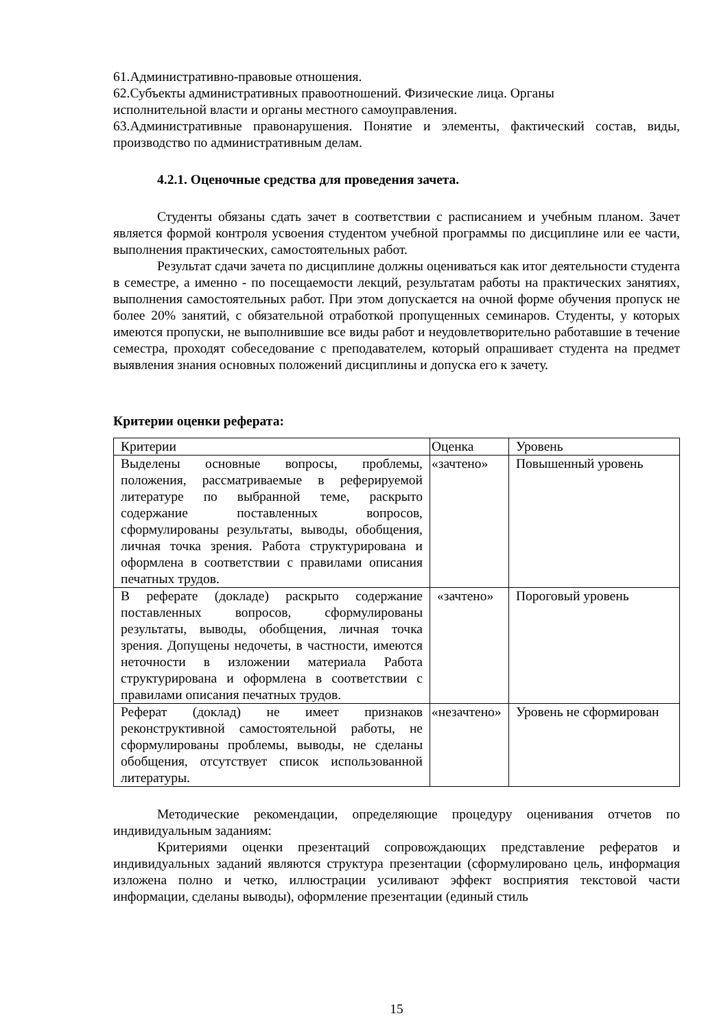61.Административно-правовые отношения.
62.Субъекты административных правоотношений. Физические лица. Органы
исполнительной власти и органы местного самоуправления.
63.Административные правонарушения. Понятие и элементы, фактический состав, виды, производство по административным делам.
4.2.1. Оценочные средства для проведения зачета.
Студенты обязаны сдать зачет в соответствии с расписанием и учебным планом. Зачет является формой контроля усвоения студентом учебной программы по дисциплине или ее части, выполнения практических, самостоятельных работ.
Результат сдачи зачета по дисциплине должны оцениваться как итог деятельности студента в семестре, а именно - по посещаемости лекций, результатам работы на практических занятиях, выполнения самостоятельных работ. При этом допускается на очной форме обучения пропуск не более 20% занятий, с обязательной отработкой пропущенных семинаров. Студенты, у которых имеются пропуски, не выполнившие все виды работ и неудовлетворительно работавшие в течение семестра, проходят собеседование с преподавателем, который опрашивает студента на предмет выявления знания основных положений дисциплины и допуска его к зачету.
Критерии оценки реферата:
| Критерии | Оценка | Уровень |
| Выделены основные вопросы, проблемы, положения, рассматриваемые в реферируемой литературе по выбранной теме, раскрыто содержание поставленных вопросов, сформулированы результаты, выводы, обобщения, личная точка зрения. Работа структурирована и оформлена в соответствии с правилами описания печатных трудов. | «зачтено» | Повышенный уровень |
| В реферате (докладе) раскрыто содержание поставленных вопросов, сформулированы результаты, выводы, обобщения, личная точка зрения. Допущены недочеты, в частности, имеются неточности в изложении материала Работа структурирована и оформлена в соответствии с правилами описания печатных трудов. | «зачтено» | Пороговый уровень |
| Реферат (доклад) не имеет признаков реконструктивной самостоятельной работы, не сформулированы проблемы, выводы, не сделаны обобщения, отсутствует список использованной литературы. | «незачтено» | Уровень не сформирован |
Методические рекомендации, определяющие процедуру оценивания отчетов по индивидуальным заданиям:
Критериями оценки презентаций сопровождающих представление рефератов и индивидуальных заданий являются структура презентации (сформулировано цель, информация изложена полно и четко, иллюстрации усиливают эффект восприятия текстовой части информации, сделаны выводы), оформление презентации (единый стиль
15